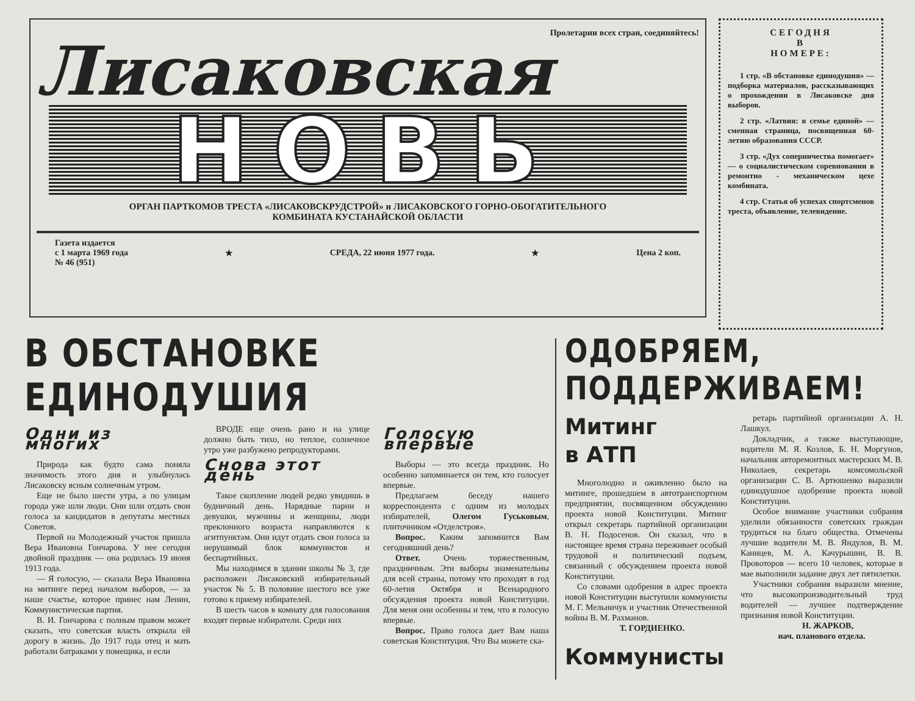Пролетарии всех стран, соединяйтесь!
Лисаковская
НОВЬ
ОРГАН ПАРТКОМОВ ТРЕСТА «ЛИСАКОВСКРУДСТРОЙ» и ЛИСАКОВСКОГО ГОРНО-ОБОГАТИТЕЛЬНОГО
КОМБИНАТА КУСТАНАЙСКОЙ ОБЛАСТИ
Газета издается
с 1 марта 1969 года
№ 46 (951)
★ СРЕДА, 22 июня 1977 года. ★ Цена 2 коп.
СЕГОДНЯ
В
НОМЕРЕ:
1 стр. «В обстановке единодушия» — подборка материалов, рассказывающих о прохождении в Лисаковске дня выборов.
2 стр. «Латвия: в семье единой» — сменная страница, посвященная 60-летию образования СССР.
3 стр. «Дух соперничества помогает» — о социалистическом соревновании в ремонтно - механическом цехе комбината.
4 стр. Статья об успехах спортсменов треста, объявление, телевидение.
В ОБСТАНОВКЕ ЕДИНОДУШИЯ
Одни из многих
Природа как будто сама поняла значимость этого дня и улыбнулась Лисаковску ясным солнечным утром.
Еще не было шести утра, а по улицам города уже шли люди. Они шли отдать свои голоса за кандидатов в депутаты местных Советов.
Первой на Молодежный участок пришла Вера Ивановна Гончарова. У нее сегодня двойной праздник — она родилась 19 июня 1913 года.
— Я голосую, — сказала Вера Ивановна на митинге перед началом выборов, — за наше счастье, которое принес нам Ленин, Коммунистическая партия.
В. И. Гончарова с полным правом может сказать, что советская власть открыла ей дорогу в жизнь. До 1917 года отец и мать работали батраками у помещика, и если
ВРОДЕ еще очень рано и на улице должно быть тихо, но теплое, солнечное утро уже разбужено репродукторами.
Снова этот день
Такое скопление людей редко увидишь в будничный день. Нарядные парни и девушки, мужчины и женщины, люди преклонного возраста направляются к агитпунктам. Они идут отдать свои голоса за нерушимый блок коммунистов и беспартийных.
Мы находимся в здании школы № 3, где расположен Лисаковский избирательный участок № 5. В половине шестого все уже готово к приему избирателей.
В шесть часов в комнату для голосования входят первые избиратели. Среди них
Голосую впервые
Выборы — это всегда праздник. Но особенно запоминается он тем, кто голосует впервые.
Предлагаем беседу нашего корреспондента с одним из молодых избирателей, Олегом Гуськовым, плиточником «Отделстроя».
Вопрос. Каким запомнится Вам сегодняшний день?
Ответ. Очень торжественным, праздничным. Эти выборы знаменательны для всей страны, потому что проходят в год 60-летия Октября и Всенародного обсуждения проекта новой Конституции. Для меня они особенны и тем, что я голосую впервые.
Вопрос. Право голоса дает Вам наша советская Конституция. Что Вы можете ска-
ОДОБРЯЕМ, ПОДДЕРЖИВАЕМ!
Митинг
в АТП
Многолюдно и оживленно было на митинге, прошедшем в автотранспортном предприятии, посвященном обсуждению проекта новой Конституции. Митинг открыл секретарь партийной организации В. Н. Подосенов. Он сказал, что в настоящее время страна переживает особый трудовой и политический подъем, связанный с обсуждением проекта новой Конституции.
Со словами одобрения в адрес проекта новой Конституции выступили коммунисты М. Г. Мельничук и участник Отечественной войны В. М. Рахманов.
Т. ГОРДИЕНКО.
Коммунисты
ретарь партийной организации А. Н. Лашкул.
Докладчик, а также выступающие, водители М. Я. Козлов, Б. Н. Моргунов, начальник авторемонтных мастерских М. В. Николаев, секретарь комсомольской организации С. В. Артюшенко выразили единодушное одобрение проекта новой Конституции.
Особое внимание участники собрания уделили обязанности советских граждан трудиться на благо общества. Отмечены лучшие водители М. В. Яндулов, В. М. Каницев, М. А. Качурышин, В. В. Провоторов — всего 10 человек, которые в мае выполнили задание двух лет пятилетки.
Участники собрания выразили мнение, что высокопроизводительный труд водителей — лучшее подтверждение признания новой Конституции.
Н. ЖАРКОВ,
нач. планового отдела.